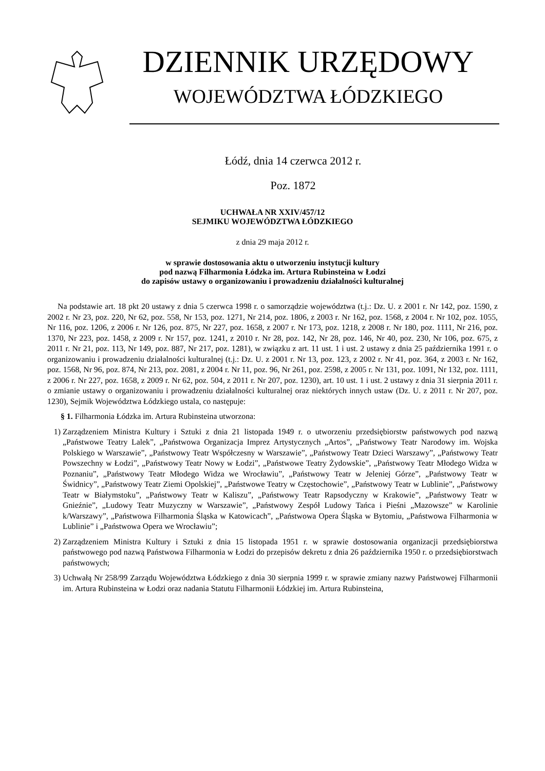DZIENNIK URZĘDOWY
WOJEWÓDZTWA ŁÓDZKIEGO
Łódź, dnia 14 czerwca 2012 r.
Poz. 1872
UCHWAŁA NR XXIV/457/12
SEJMIKU WOJEWÓDZTWA ŁÓDZKIEGO
z dnia 29 maja 2012 r.
w sprawie dostosowania aktu o utworzeniu instytucji kultury
pod nazwą Filharmonia Łódzka im. Artura Rubinsteina w Łodzi
do zapisów ustawy o organizowaniu i prowadzeniu działalności kulturalnej
Na podstawie art. 18 pkt 20 ustawy z dnia 5 czerwca 1998 r. o samorządzie województwa (t.j.: Dz. U. z 2001 r. Nr 142, poz. 1590, z 2002 r. Nr 23, poz. 220, Nr 62, poz. 558, Nr 153, poz. 1271, Nr 214, poz. 1806, z 2003 r. Nr 162, poz. 1568, z 2004 r. Nr 102, poz. 1055, Nr 116, poz. 1206, z 2006 r. Nr 126, poz. 875, Nr 227, poz. 1658, z 2007 r. Nr 173, poz. 1218, z 2008 r. Nr 180, poz. 1111, Nr 216, poz. 1370, Nr 223, poz. 1458, z 2009 r. Nr 157, poz. 1241, z 2010 r. Nr 28, poz. 142, Nr 28, poz. 146, Nr 40, poz. 230, Nr 106, poz. 675, z 2011 r. Nr 21, poz. 113, Nr 149, poz. 887, Nr 217, poz. 1281), w związku z art. 11 ust. 1 i ust. 2 ustawy z dnia 25 października 1991 r. o organizowaniu i prowadzeniu działalności kulturalnej (t.j.: Dz. U. z 2001 r. Nr 13, poz. 123, z 2002 r. Nr 41, poz. 364, z 2003 r. Nr 162, poz. 1568, Nr 96, poz. 874, Nr 213, poz. 2081, z 2004 r. Nr 11, poz. 96, Nr 261, poz. 2598, z 2005 r. Nr 131, poz. 1091, Nr 132, poz. 1111, z 2006 r. Nr 227, poz. 1658, z 2009 r. Nr 62, poz. 504, z 2011 r. Nr 207, poz. 1230), art. 10 ust. 1 i ust. 2 ustawy z dnia 31 sierpnia 2011 r. o zmianie ustawy o organizowaniu i prowadzeniu działalności kulturalnej oraz niektórych innych ustaw (Dz. U. z 2011 r. Nr 207, poz. 1230), Sejmik Województwa Łódzkiego ustala, co następuje:
§ 1. Filharmonia Łódzka im. Artura Rubinsteina utworzona:
1) Zarządzeniem Ministra Kultury i Sztuki z dnia 21 listopada 1949 r. o utworzeniu przedsiębiorstw państwowych pod nazwą „Państwowe Teatry Lalek”, „Państwowa Organizacja Imprez Artystycznych „Artos”, „Państwowy Teatr Narodowy im. Wojska Polskiego w Warszawie”, „Państwowy Teatr Współczesny w Warszawie”, „Państwowy Teatr Dzieci Warszawy”, „Państwowy Teatr Powszechny w Łodzi”, „Państwowy Teatr Nowy w Łodzi”, „Państwowe Teatry Żydowskie”, „Państwowy Teatr Młodego Widza w Poznaniu”, „Państwowy Teatr Młodego Widza we Wrocławiu”, „Państwowy Teatr w Jeleniej Górze”, „Państwowy Teatr w Świdnicy”, „Państwowy Teatr Ziemi Opolskiej”, „Państwowe Teatry w Częstochowie”, „Państwowy Teatr w Lublinie”, „Państwowy Teatr w Białymstoku”, „Państwowy Teatr w Kaliszu”, „Państwowy Teatr Rapsodyczny w Krakowie”, „Państwowy Teatr w Gnieźnie”, „Ludowy Teatr Muzyczny w Warszawie”, „Państwowy Zespół Ludowy Tańca i Pieśni „Mazowsze” w Karolinie k/Warszawy”, „Państwowa Filharmonia Śląska w Katowicach”, „Państwowa Opera Śląska w Bytomiu, „Państwowa Filharmonia w Lublinie” i „Państwowa Opera we Wrocławiu”;
2) Zarządzeniem Ministra Kultury i Sztuki z dnia 15 listopada 1951 r. w sprawie dostosowania organizacji przedsiębiorstwa państwowego pod nazwą Państwowa Filharmonia w Łodzi do przepisów dekretu z dnia 26 października 1950 r. o przedsiębiorstwach państwowych;
3) Uchwałą Nr 258/99 Zarządu Województwa Łódzkiego z dnia 30 sierpnia 1999 r. w sprawie zmiany nazwy Państwowej Filharmonii im. Artura Rubinsteina w Łodzi oraz nadania Statutu Filharmonii Łódzkiej im. Artura Rubinsteina,